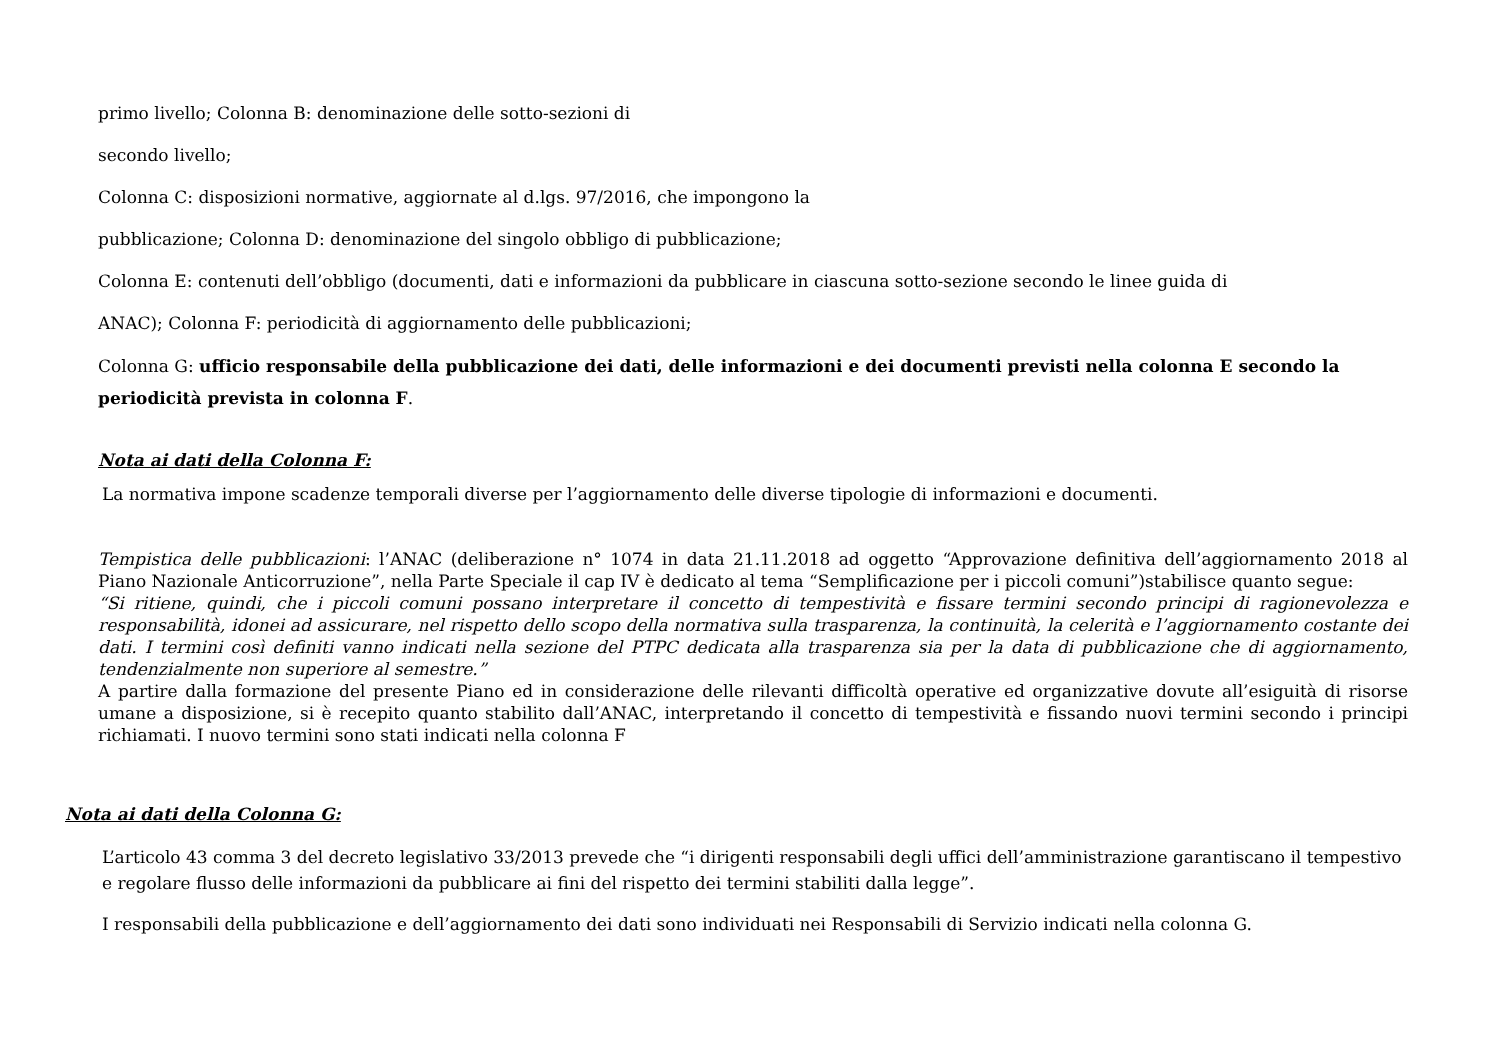primo livello; Colonna B: denominazione delle sotto-sezioni di
secondo livello;
Colonna C: disposizioni normative, aggiornate al d.lgs. 97/2016, che impongono la
pubblicazione; Colonna D: denominazione del singolo obbligo di pubblicazione;
Colonna E: contenuti dell’obbligo (documenti, dati e informazioni da pubblicare in ciascuna sotto-sezione secondo le linee guida di
ANAC); Colonna F: periodicità di aggiornamento delle pubblicazioni;
Colonna G: ufficio responsabile della pubblicazione dei dati, delle informazioni e dei documenti previsti nella colonna E secondo la periodicità prevista in colonna F.
Nota ai dati della Colonna F:
La normativa impone scadenze temporali diverse per l’aggiornamento delle diverse tipologie di informazioni e documenti.
Tempistica delle pubblicazioni: l’ANAC (deliberazione n° 1074 in data 21.11.2018 ad oggetto “Approvazione definitiva dell’aggiornamento 2018 al Piano Nazionale Anticorruzione”, nella Parte Speciale il cap IV è dedicato al tema “Semplificazione per i piccoli comuni”)stabilisce quanto segue:
“Si ritiene, quindi, che i piccoli comuni possano interpretare il concetto di tempestività e fissare termini secondo principi di ragionevolezza e responsabilità, idonei ad assicurare, nel rispetto dello scopo della normativa sulla trasparenza, la continuità, la celerità e l’aggiornamento costante dei dati. I termini così definiti vanno indicati nella sezione del PTPC dedicata alla trasparenza sia per la data di pubblicazione che di aggiornamento, tendenzialmente non superiore al semestre.”
A partire dalla formazione del presente Piano ed in considerazione delle rilevanti difficoltà operative ed organizzative dovute all’esiguità di risorse umane a disposizione, si è recepito quanto stabilito dall’ANAC, interpretando il concetto di tempestività e fissando nuovi termini secondo i principi richiamati. I nuovo termini sono stati indicati nella colonna F
Nota ai dati della Colonna G:
L’articolo 43 comma 3 del decreto legislativo 33/2013 prevede che “i dirigenti responsabili degli uffici dell’amministrazione garantiscano il tempestivo e regolare flusso delle informazioni da pubblicare ai fini del rispetto dei termini stabiliti dalla legge”.
I responsabili della pubblicazione e dell’aggiornamento dei dati sono individuati nei Responsabili di Servizio indicati nella colonna G.